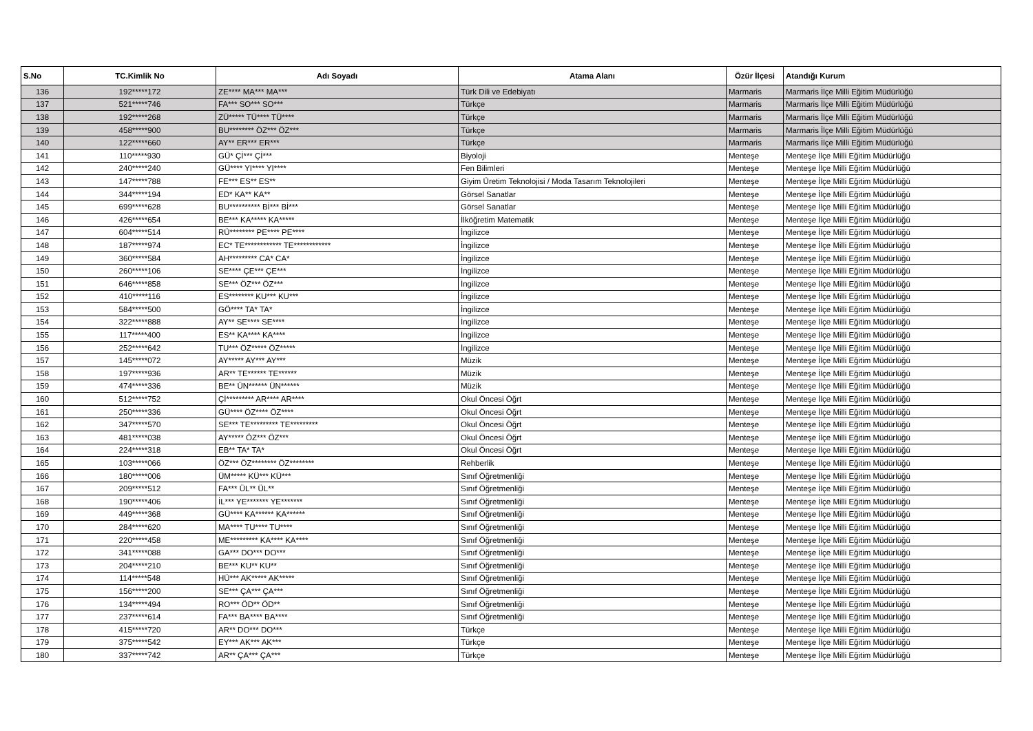| S.No | TC.Kimlik No | Adı Soyadı | Atama Alanı | Özür İlçesi | Atandığı Kurum |
| --- | --- | --- | --- | --- | --- |
| 136 | 192*****172 | ZE**** MA*** MA*** | Türk Dili ve Edebiyatı | Marmaris | Marmaris İlçe Milli Eğitim Müdürlüğü |
| 137 | 521*****746 | FA*** SO*** SO*** | Türkçe | Marmaris | Marmaris İlçe Milli Eğitim Müdürlüğü |
| 138 | 192*****268 | ZÜ***** TÜ**** TÜ**** | Türkçe | Marmaris | Marmaris İlçe Milli Eğitim Müdürlüğü |
| 139 | 458*****900 | BU******** ÖZ*** ÖZ*** | Türkçe | Marmaris | Marmaris İlçe Milli Eğitim Müdürlüğü |
| 140 | 122*****660 | AY** ER*** ER*** | Türkçe | Marmaris | Marmaris İlçe Milli Eğitim Müdürlüğü |
| 141 | 110*****930 | GÜ* Çİ*** Çİ*** | Biyoloji | Menteşe | Menteşe İlçe Milli Eğitim Müdürlüğü |
| 142 | 240*****240 | GÜ**** YI**** YI**** | Fen Bilimleri | Menteşe | Menteşe İlçe Milli Eğitim Müdürlüğü |
| 143 | 147*****788 | FE*** ES** ES** | Giyim Üretim Teknolojisi / Moda Tasarım Teknolojileri | Menteşe | Menteşe İlçe Milli Eğitim Müdürlüğü |
| 144 | 344*****194 | ED* KA** KA** | Görsel Sanatlar | Menteşe | Menteşe İlçe Milli Eğitim Müdürlüğü |
| 145 | 699*****628 | BU********** Bİ*** Bİ*** | Görsel Sanatlar | Menteşe | Menteşe İlçe Milli Eğitim Müdürlüğü |
| 146 | 426*****654 | BE*** KA***** KA***** | İlköğretim Matematik | Menteşe | Menteşe İlçe Milli Eğitim Müdürlüğü |
| 147 | 604*****514 | RÜ******** PE**** PE**** | İngilizce | Menteşe | Menteşe İlçe Milli Eğitim Müdürlüğü |
| 148 | 187*****974 | EC* TE************ TE************ | İngilizce | Menteşe | Menteşe İlçe Milli Eğitim Müdürlüğü |
| 149 | 360*****584 | AH********* CA* CA* | İngilizce | Menteşe | Menteşe İlçe Milli Eğitim Müdürlüğü |
| 150 | 260*****106 | SE**** ÇE*** ÇE*** | İngilizce | Menteşe | Menteşe İlçe Milli Eğitim Müdürlüğü |
| 151 | 646*****858 | SE*** ÖZ*** ÖZ*** | İngilizce | Menteşe | Menteşe İlçe Milli Eğitim Müdürlüğü |
| 152 | 410*****116 | ES******** KU*** KU*** | İngilizce | Menteşe | Menteşe İlçe Milli Eğitim Müdürlüğü |
| 153 | 584*****500 | GÖ**** TA* TA* | İngilizce | Menteşe | Menteşe İlçe Milli Eğitim Müdürlüğü |
| 154 | 322*****888 | AY** SE**** SE**** | İngilizce | Menteşe | Menteşe İlçe Milli Eğitim Müdürlüğü |
| 155 | 117*****400 | ES** KA**** KA**** | İngilizce | Menteşe | Menteşe İlçe Milli Eğitim Müdürlüğü |
| 156 | 252*****642 | TU*** ÖZ***** ÖZ***** | İngilizce | Menteşe | Menteşe İlçe Milli Eğitim Müdürlüğü |
| 157 | 145*****072 | AY***** AY*** AY*** | Müzik | Menteşe | Menteşe İlçe Milli Eğitim Müdürlüğü |
| 158 | 197*****936 | AR** TE****** TE****** | Müzik | Menteşe | Menteşe İlçe Milli Eğitim Müdürlüğü |
| 159 | 474*****336 | BE** ÜN****** ÜN****** | Müzik | Menteşe | Menteşe İlçe Milli Eğitim Müdürlüğü |
| 160 | 512*****752 | Çİ********* AR**** AR**** | Okul Öncesi Öğrt | Menteşe | Menteşe İlçe Milli Eğitim Müdürlüğü |
| 161 | 250*****336 | GÜ**** ÖZ**** ÖZ**** | Okul Öncesi Öğrt | Menteşe | Menteşe İlçe Milli Eğitim Müdürlüğü |
| 162 | 347*****570 | SE*** TE********* TE********* | Okul Öncesi Öğrt | Menteşe | Menteşe İlçe Milli Eğitim Müdürlüğü |
| 163 | 481*****038 | AY***** ÖZ*** ÖZ*** | Okul Öncesi Öğrt | Menteşe | Menteşe İlçe Milli Eğitim Müdürlüğü |
| 164 | 224*****318 | EB** TA* TA* | Okul Öncesi Öğrt | Menteşe | Menteşe İlçe Milli Eğitim Müdürlüğü |
| 165 | 103*****066 | ÖZ*** ÖZ******** ÖZ******** | Rehberlik | Menteşe | Menteşe İlçe Milli Eğitim Müdürlüğü |
| 166 | 180*****006 | ÜM***** KÜ*** KÜ*** | Sınıf Öğretmenliği | Menteşe | Menteşe İlçe Milli Eğitim Müdürlüğü |
| 167 | 209*****512 | FA*** ÜL** ÜL** | Sınıf Öğretmenliği | Menteşe | Menteşe İlçe Milli Eğitim Müdürlüğü |
| 168 | 190*****406 | İL*** YE******* YE******* | Sınıf Öğretmenliği | Menteşe | Menteşe İlçe Milli Eğitim Müdürlüğü |
| 169 | 449*****368 | GÜ**** KA****** KA****** | Sınıf Öğretmenliği | Menteşe | Menteşe İlçe Milli Eğitim Müdürlüğü |
| 170 | 284*****620 | MA**** TU**** TU**** | Sınıf Öğretmenliği | Menteşe | Menteşe İlçe Milli Eğitim Müdürlüğü |
| 171 | 220*****458 | ME********* KA**** KA**** | Sınıf Öğretmenliği | Menteşe | Menteşe İlçe Milli Eğitim Müdürlüğü |
| 172 | 341*****088 | GA*** DO*** DO*** | Sınıf Öğretmenliği | Menteşe | Menteşe İlçe Milli Eğitim Müdürlüğü |
| 173 | 204*****210 | BE*** KU** KU** | Sınıf Öğretmenliği | Menteşe | Menteşe İlçe Milli Eğitim Müdürlüğü |
| 174 | 114*****548 | HÜ*** AK***** AK***** | Sınıf Öğretmenliği | Menteşe | Menteşe İlçe Milli Eğitim Müdürlüğü |
| 175 | 156*****200 | SE*** ÇA*** ÇA*** | Sınıf Öğretmenliği | Menteşe | Menteşe İlçe Milli Eğitim Müdürlüğü |
| 176 | 134*****494 | RO*** ÖD** ÖD** | Sınıf Öğretmenliği | Menteşe | Menteşe İlçe Milli Eğitim Müdürlüğü |
| 177 | 237*****614 | FA*** BA**** BA**** | Sınıf Öğretmenliği | Menteşe | Menteşe İlçe Milli Eğitim Müdürlüğü |
| 178 | 415*****720 | AR** DO*** DO*** | Türkçe | Menteşe | Menteşe İlçe Milli Eğitim Müdürlüğü |
| 179 | 375*****542 | EY*** AK*** AK*** | Türkçe | Menteşe | Menteşe İlçe Milli Eğitim Müdürlüğü |
| 180 | 337*****742 | AR** ÇA*** ÇA*** | Türkçe | Menteşe | Menteşe İlçe Milli Eğitim Müdürlüğü |